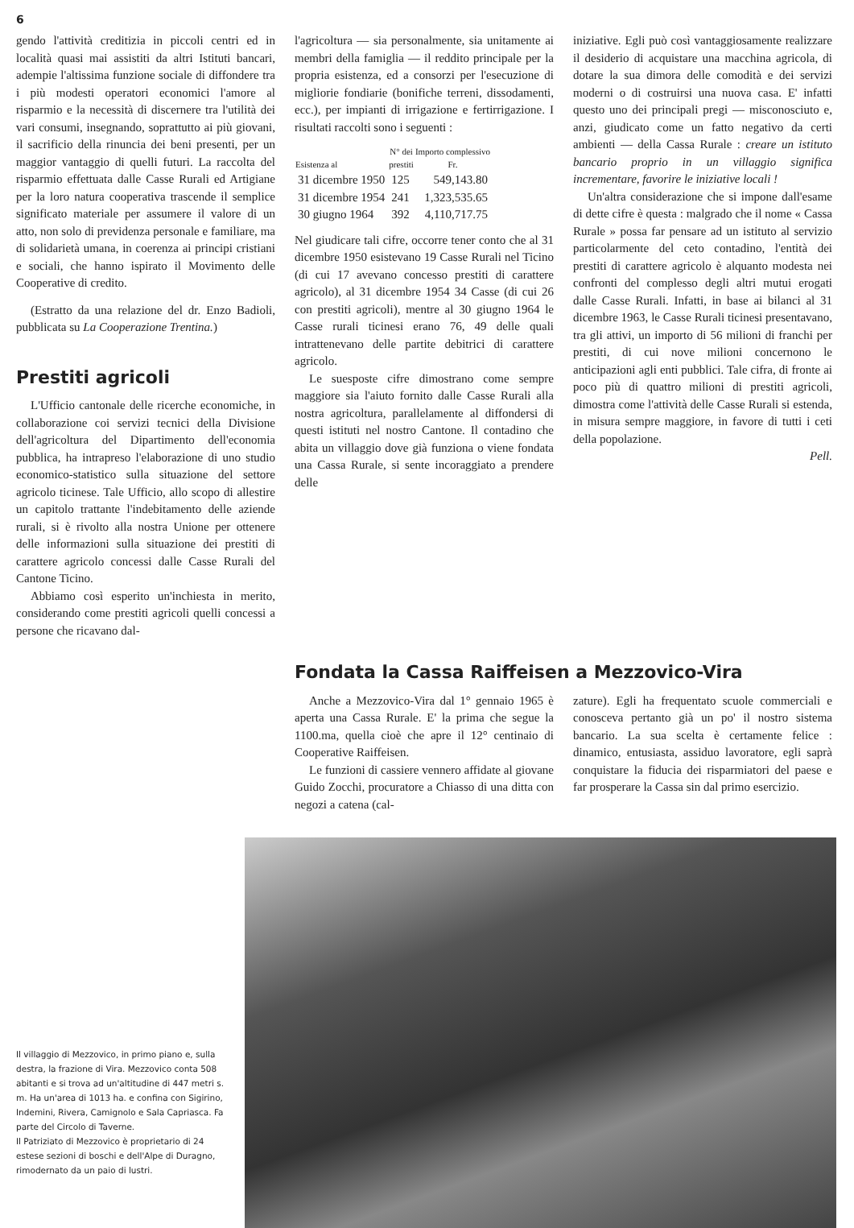6
gendo l'attività creditizia in piccoli centri ed in località quasi mai assistiti da altri Istituti bancari, adempie l'altissima funzione sociale di diffondere tra i più modesti operatori economici l'amore al risparmio e la necessità di discernere tra l'utilità dei vari consumi, insegnando, soprattutto ai più giovani, il sacrificio della rinuncia dei beni presenti, per un maggior vantaggio di quelli futuri. La raccolta del risparmio effettuata dalle Casse Rurali ed Artigiane per la loro natura cooperativa trascende il semplice significato materiale per assumere il valore di un atto, non solo di previdenza personale e familiare, ma di solidarietà umana, in coerenza ai principi cristiani e sociali, che hanno ispirato il Movimento delle Cooperative di credito.
(Estratto da una relazione del dr. Enzo Badioli, pubblicata su La Cooperazione Trentina.)
Prestiti agricoli
L'Ufficio cantonale delle ricerche economiche, in collaborazione coi servizi tecnici della Divisione dell'agricoltura del Dipartimento dell'economia pubblica, ha intrapreso l'elaborazione di uno studio economico-statistico sulla situazione del settore agricolo ticinese. Tale Ufficio, allo scopo di allestire un capitolo trattante l'indebitamento delle aziende rurali, si è rivolto alla nostra Unione per ottenere delle informazioni sulla situazione dei prestiti di carattere agricolo concessi dalle Casse Rurali del Cantone Ticino.
Abbiamo così esperito un'inchiesta in merito, considerando come prestiti agricoli quelli concessi a persone che ricavano dal-
l'agricoltura — sia personalmente, sia unitamente ai membri della famiglia — il reddito principale per la propria esistenza, ed a consorzi per l'esecuzione di migliorie fondiarie (bonifiche terreni, dissodamenti, ecc.), per impianti di irrigazione e fertirrigazione. I risultati raccolti sono i seguenti :
| Esistenza al | N° dei prestiti | Importo complessivo Fr. |
| --- | --- | --- |
| 31 dicembre 1950 | 125 | 549,143.80 |
| 31 dicembre 1954 | 241 | 1,323,535.65 |
| 30 giugno 1964 | 392 | 4,110,717.75 |
Nel giudicare tali cifre, occorre tener conto che al 31 dicembre 1950 esistevano 19 Casse Rurali nel Ticino (di cui 17 avevano concesso prestiti di carattere agricolo), al 31 dicembre 1954 34 Casse (di cui 26 con prestiti agricoli), mentre al 30 giugno 1964 le Casse rurali ticinesi erano 76, 49 delle quali intrattenevano delle partite debitrici di carattere agricolo.
Le suesposte cifre dimostrano come sempre maggiore sia l'aiuto fornito dalle Casse Rurali alla nostra agricoltura, parallelamente al diffondersi di questi istituti nel nostro Cantone. Il contadino che abita un villaggio dove già funziona o viene fondata una Cassa Rurale, si sente incoraggiato a prendere delle
iniziative. Egli può così vantaggiosamente realizzare il desiderio di acquistare una macchina agricola, di dotare la sua dimora delle comodità e dei servizi moderni o di costruirsi una nuova casa. E' infatti questo uno dei principali pregi — misconosciuto e, anzi, giudicato come un fatto negativo da certi ambienti — della Cassa Rurale : creare un istituto bancario proprio in un villaggio significa incrementare, favorire le iniziative locali !
Un'altra considerazione che si impone dall'esame di dette cifre è questa : malgrado che il nome « Cassa Rurale » possa far pensare ad un istituto al servizio particolarmente del ceto contadino, l'entità dei prestiti di carattere agricolo è alquanto modesta nei confronti del complesso degli altri mutui erogati dalle Casse Rurali. Infatti, in base ai bilanci al 31 dicembre 1963, le Casse Rurali ticinesi presentavano, tra gli attivi, un importo di 56 milioni di franchi per prestiti, di cui nove milioni concernono le anticipazioni agli enti pubblici. Tale cifra, di fronte ai poco più di quattro milioni di prestiti agricoli, dimostra come l'attività delle Casse Rurali si estenda, in misura sempre maggiore, in favore di tutti i ceti della popolazione.
Pell.
Fondata la Cassa Raiffeisen a Mezzovico-Vira
Anche a Mezzovico-Vira dal 1° gennaio 1965 è aperta una Cassa Rurale. E' la prima che segue la 1100.ma, quella cioè che apre il 12° centinaio di Cooperative Raiffeisen.
Le funzioni di cassiere vennero affidate al giovane Guido Zocchi, procuratore a Chiasso di una ditta con negozi a catena (cal-
zature). Egli ha frequentato scuole commerciali e conosceva pertanto già un po' il nostro sistema bancario. La sua scelta è certamente felice : dinamico, entusiasta, assiduo lavoratore, egli saprà conquistare la fiducia dei risparmiatori del paese e far prosperare la Cassa sin dal primo esercizio.
Il villaggio di Mezzovico, in primo piano e, sulla destra, la frazione di Vira. Mezzovico conta 508 abitanti e si trova ad un'altitudine di 447 metri s. m. Ha un'area di 1013 ha. e confina con Sigirino, Indemini, Rivera, Camignolo e Sala Capriasca. Fa parte del Circolo di Taverne.
Il Patriziato di Mezzovico è proprietario di 24 estese sezioni di boschi e dell'Alpe di Duragno, rimodernato da un paio di lustri.